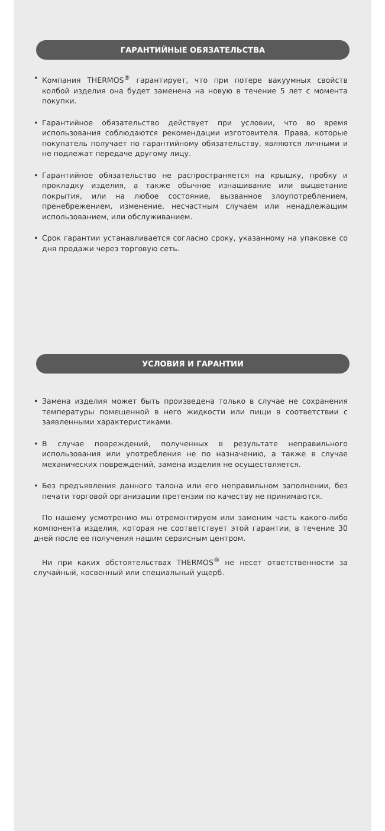ГАРАНТИЙНЫЕ ОБЯЗАТЕЛЬСТВА
• Компания THERMOS<sup>®</sup> гарантирует, что при потере вакуумных свойств колбой изделия она будет заменена на новую в течение 5 лет с момента покупки.
• Гарантийное обязательство действует при условии, что во время использования соблюдаются рекомендации изготовителя. Права, которые покупатель получает по гарантийному обязательству, являются личными и не подлежат передаче другому лицу.
• Гарантийное обязательство не распространяется на крышку, пробку и прокладку изделия, а также обычное изнашивание или выцветание покрытия, или на любое состояние, вызванное злоупотреблением, пренебрежением, изменение, несчастным случаем или ненадлежащим использованием, или обслуживанием.
• Срок гарантии устанавливается согласно сроку, указанному на упаковке со дня продажи через торговую сеть.
УСЛОВИЯ И ГАРАНТИИ
• Замена изделия может быть произведена только в случае не сохранения температуры помещенной в него жидкости или пищи в соответствии с заявленными характеристиками.
• В случае повреждений, полученных в результате неправильного использования или употребления не по назначению, а также в случае механических повреждений, замена изделия не осуществляется.
• Без предъявления данного талона или его неправильном заполнении, без печати торговой организации претензии по качеству не принимаются.
По нашему усмотрению мы отремонтируем или заменим часть какого-либо компонента изделия, которая не соответствует этой гарантии, в течение 30 дней после ее получения нашим сервисным центром.
Ни при каких обстоятельствах THERMOS<sup>®</sup> не несет ответственности за случайный, косвенный или специальный ущерб.